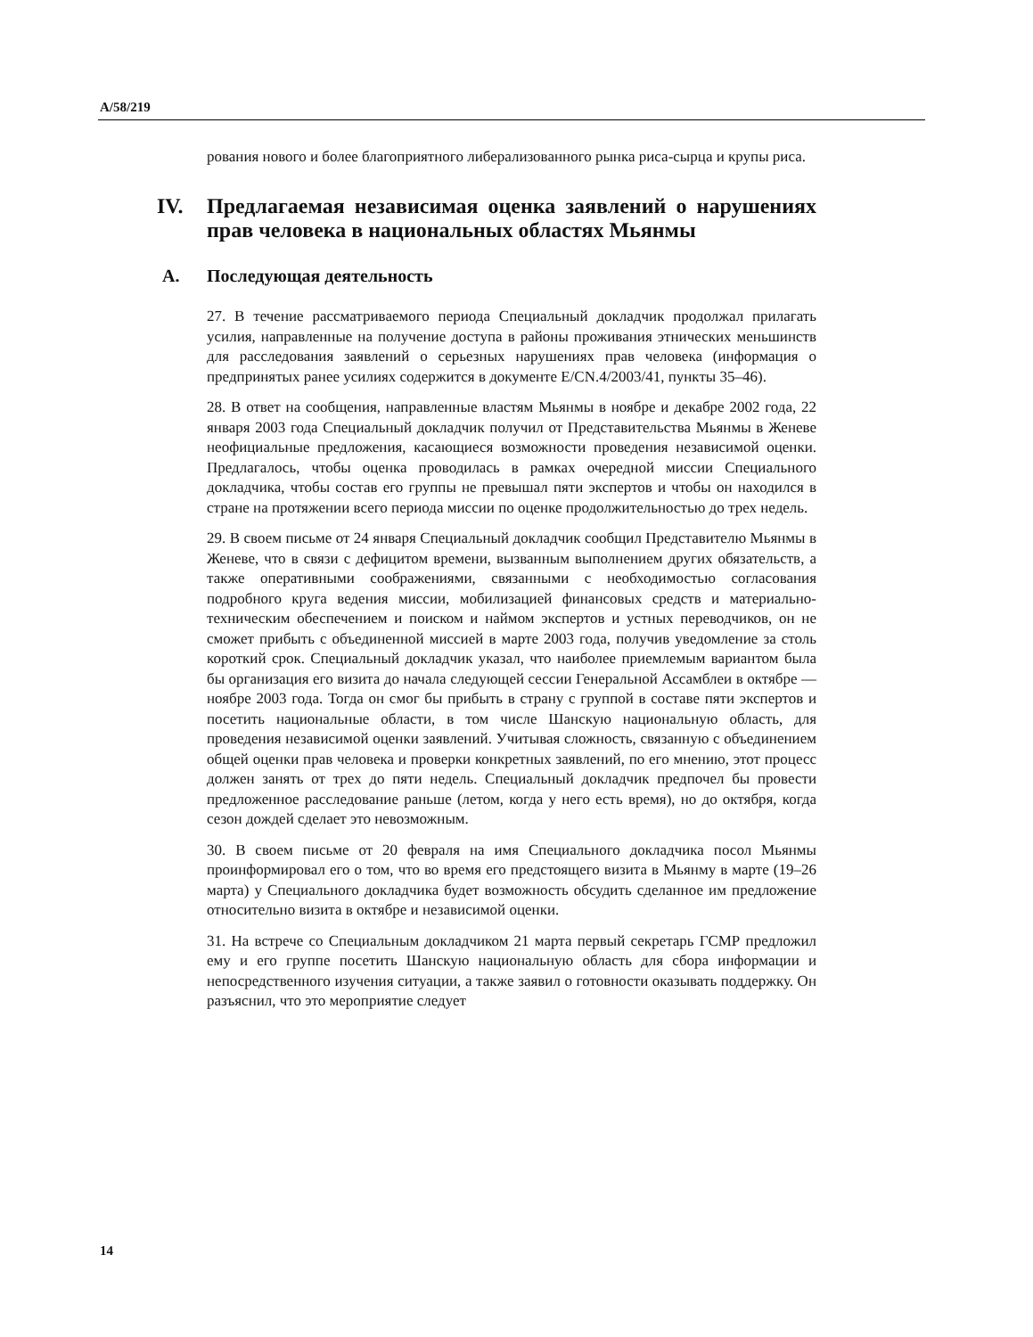A/58/219
рования нового и более благоприятного либерализованного рынка риса-сырца и крупы риса.
IV. Предлагаемая независимая оценка заявлений о нарушениях прав человека в национальных областях Мьянмы
A. Последующая деятельность
27. В течение рассматриваемого периода Специальный докладчик продолжал прилагать усилия, направленные на получение доступа в районы проживания этнических меньшинств для расследования заявлений о серьезных нарушениях прав человека (информация о предпринятых ранее усилиях содержится в документе E/CN.4/2003/41, пункты 35–46).
28. В ответ на сообщения, направленные властям Мьянмы в ноябре и декабре 2002 года, 22 января 2003 года Специальный докладчик получил от Представительства Мьянмы в Женеве неофициальные предложения, касающиеся возможности проведения независимой оценки. Предлагалось, чтобы оценка проводилась в рамках очередной миссии Специального докладчика, чтобы состав его группы не превышал пяти экспертов и чтобы он находился в стране на протяжении всего периода миссии по оценке продолжительностью до трех недель.
29. В своем письме от 24 января Специальный докладчик сообщил Представителю Мьянмы в Женеве, что в связи с дефицитом времени, вызванным выполнением других обязательств, а также оперативными соображениями, связанными с необходимостью согласования подробного круга ведения миссии, мобилизацией финансовых средств и материально-техническим обеспечением и поиском и наймом экспертов и устных переводчиков, он не сможет прибыть с объединенной миссией в марте 2003 года, получив уведомление за столь короткий срок. Специальный докладчик указал, что наиболее приемлемым вариантом была бы организация его визита до начала следующей сессии Генеральной Ассамблеи в октябре — ноябре 2003 года. Тогда он смог бы прибыть в страну с группой в составе пяти экспертов и посетить национальные области, в том числе Шанскую национальную область, для проведения независимой оценки заявлений. Учитывая сложность, связанную с объединением общей оценки прав человека и проверки конкретных заявлений, по его мнению, этот процесс должен занять от трех до пяти недель. Специальный докладчик предпочел бы провести предложенное расследование раньше (летом, когда у него есть время), но до октября, когда сезон дождей сделает это невозможным.
30. В своем письме от 20 февраля на имя Специального докладчика посол Мьянмы проинформировал его о том, что во время его предстоящего визита в Мьянму в марте (19–26 марта) у Специального докладчика будет возможность обсудить сделанное им предложение относительно визита в октябре и независимой оценки.
31. На встрече со Специальным докладчиком 21 марта первый секретарь ГСМР предложил ему и его группе посетить Шанскую национальную область для сбора информации и непосредственного изучения ситуации, а также заявил о готовности оказывать поддержку. Он разъяснил, что это мероприятие следует
14